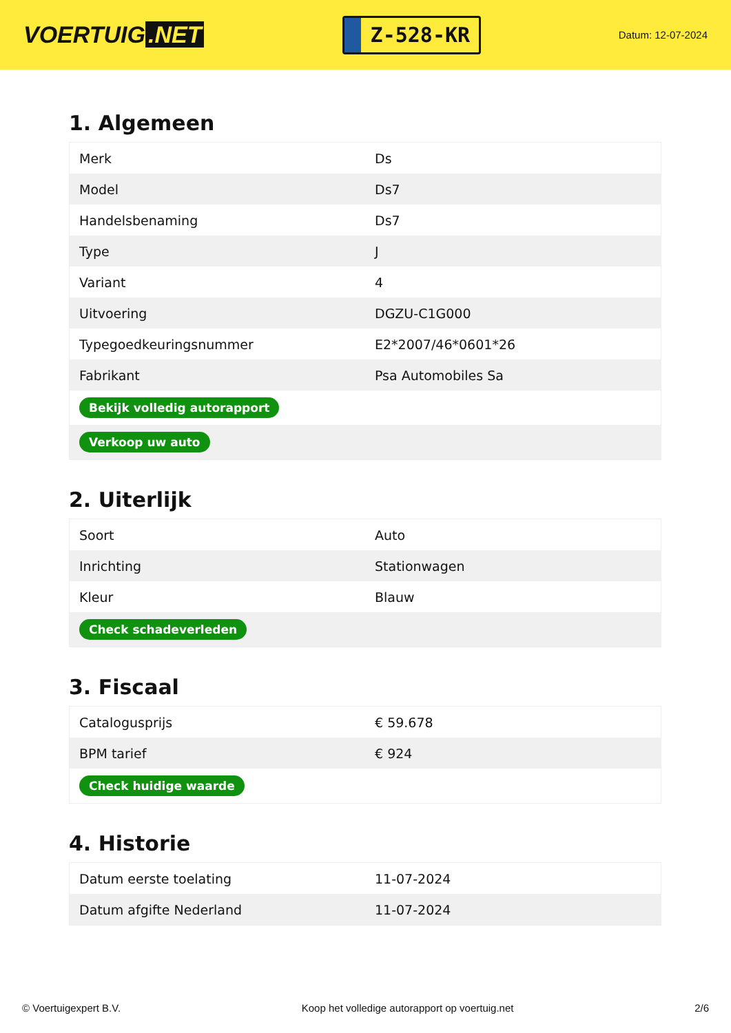VOERTUIG.NET
Z-528-KR
Datum: 12-07-2024
1. Algemeen
| Merk | Ds |
| Model | Ds7 |
| Handelsbenaming | Ds7 |
| Type | J |
| Variant | 4 |
| Uitvoering | DGZU-C1G000 |
| Typegoedkeuringsnummer | E2*2007/46*0601*26 |
| Fabrikant | Psa Automobiles Sa |
| Bekijk volledig autorapport | |
| Verkoop uw auto | |
2. Uiterlijk
| Soort | Auto |
| Inrichting | Stationwagen |
| Kleur | Blauw |
| Check schadeverleden | |
3. Fiscaal
| Catalogusprijs | € 59.678 |
| BPM tarief | € 924 |
| Check huidige waarde | |
4. Historie
| Datum eerste toelating | 11-07-2024 |
| Datum afgifte Nederland | 11-07-2024 |
© Voertuigexpert B.V. Koop het volledige autorapport op voertuig.net 2/6